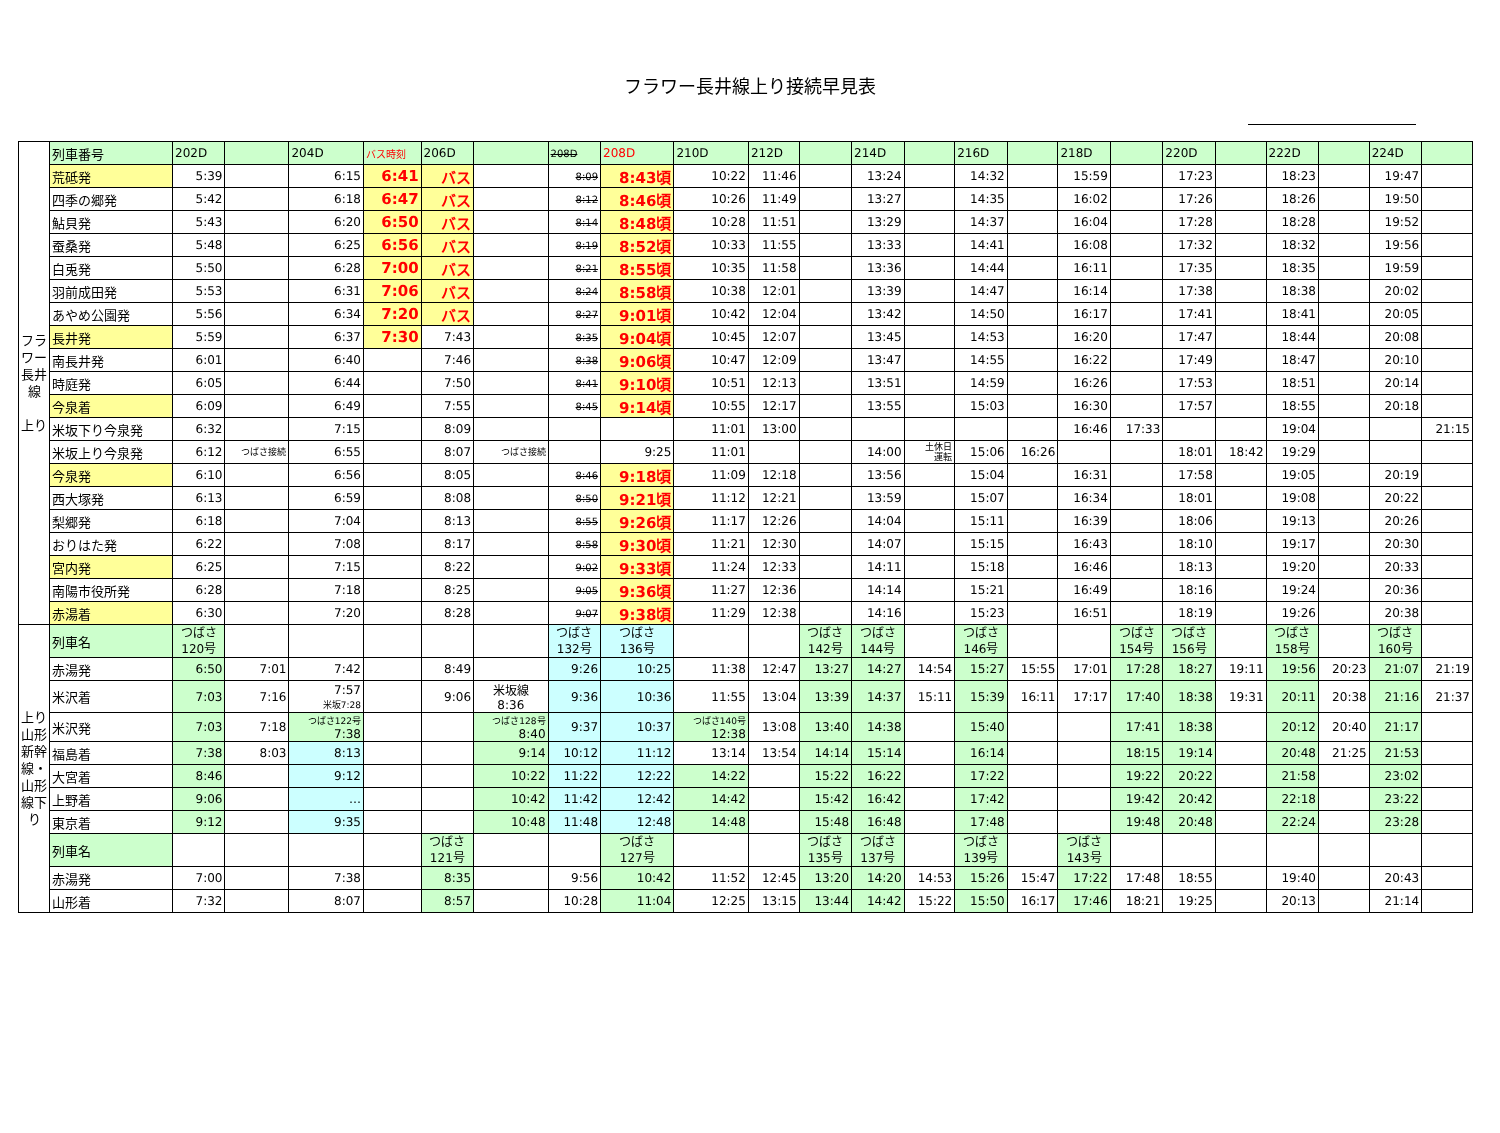フラワー長井線上り接続早見表
| フラワー長井線 上り | 列車番号 | 202D | | 204D | バス時刻 | 206D | | 208D | 208D | 210D | 212D | | 214D | | 216D | | 218D | | 220D | | 222D | | 224D | |
| | 荒砥発 | 5:39 | | 6:15 | 6:41 | バス | | 8:09 | 8:43頃 | 10:22 | 11:46 | | 13:24 | | 14:32 | | 15:59 | | 17:23 | | 18:23 | | 19:47 | |
| | 四季の郷発 | 5:42 | | 6:18 | 6:47 | バス | | 8:12 | 8:46頃 | 10:26 | 11:49 | | 13:27 | | 14:35 | | 16:02 | | 17:26 | | 18:26 | | 19:50 | |
| | 鮎貝発 | 5:43 | | 6:20 | 6:50 | バス | | 8:14 | 8:48頃 | 10:28 | 11:51 | | 13:29 | | 14:37 | | 16:04 | | 17:28 | | 18:28 | | 19:52 | |
| | 蚕桑発 | 5:48 | | 6:25 | 6:56 | バス | | 8:19 | 8:52頃 | 10:33 | 11:55 | | 13:33 | | 14:41 | | 16:08 | | 17:32 | | 18:32 | | 19:56 | |
| | 白兎発 | 5:50 | | 6:28 | 7:00 | バス | | 8:21 | 8:55頃 | 10:35 | 11:58 | | 13:36 | | 14:44 | | 16:11 | | 17:35 | | 18:35 | | 19:59 | |
| | 羽前成田発 | 5:53 | | 6:31 | 7:06 | バス | | 8:24 | 8:58頃 | 10:38 | 12:01 | | 13:39 | | 14:47 | | 16:14 | | 17:38 | | 18:38 | | 20:02 | |
| | あやめ公園発 | 5:56 | | 6:34 | 7:20 | バス | | 8:27 | 9:01頃 | 10:42 | 12:04 | | 13:42 | | 14:50 | | 16:17 | | 17:41 | | 18:41 | | 20:05 | |
| | 長井発 | 5:59 | | 6:37 | 7:30 | 7:43 | | 8:35 | 9:04頃 | 10:45 | 12:07 | | 13:45 | | 14:53 | | 16:20 | | 17:47 | | 18:44 | | 20:08 | |
| | 南長井発 | 6:01 | | 6:40 | | 7:46 | | 8:38 | 9:06頃 | 10:47 | 12:09 | | 13:47 | | 14:55 | | 16:22 | | 17:49 | | 18:47 | | 20:10 | |
| | 時庭発 | 6:05 | | 6:44 | | 7:50 | | 8:41 | 9:10頃 | 10:51 | 12:13 | | 13:51 | | 14:59 | | 16:26 | | 17:53 | | 18:51 | | 20:14 | |
| | 今泉着 | 6:09 | | 6:49 | | 7:55 | | 8:45 | 9:14頃 | 10:55 | 12:17 | | 13:55 | | 15:03 | | 16:30 | | 17:57 | | 18:55 | | 20:18 | |
| | 米坂下り今泉発 | 6:32 | | 7:15 | | 8:09 | | | | 11:01 | 13:00 | | | | | | 16:46 | 17:33 | | | 19:04 | | | 21:15 |
| | 米坂上り今泉発 | 6:12 | つばさ接続 | 6:55 | | 8:07 | つばさ接続 | | 9:25 | 11:01 | | | 14:00 | 土休日 運転 | 15:06 | 16:26 | | | 18:01 | 18:42 | 19:29 | | | |
| | 今泉発 | 6:10 | | 6:56 | | 8:05 | | 8:46 | 9:18頃 | 11:09 | 12:18 | | 13:56 | | 15:04 | | 16:31 | | 17:58 | | 19:05 | | 20:19 | |
| | 西大塚発 | 6:13 | | 6:59 | | 8:08 | | 8:50 | 9:21頃 | 11:12 | 12:21 | | 13:59 | | 15:07 | | 16:34 | | 18:01 | | 19:08 | | 20:22 | |
| | 梨郷発 | 6:18 | | 7:04 | | 8:13 | | 8:55 | 9:26頃 | 11:17 | 12:26 | | 14:04 | | 15:11 | | 16:39 | | 18:06 | | 19:13 | | 20:26 | |
| | おりはた発 | 6:22 | | 7:08 | | 8:17 | | 8:58 | 9:30頃 | 11:21 | 12:30 | | 14:07 | | 15:15 | | 16:43 | | 18:10 | | 19:17 | | 20:30 | |
| | 宮内発 | 6:25 | | 7:15 | | 8:22 | | 9:02 | 9:33頃 | 11:24 | 12:33 | | 14:11 | | 15:18 | | 16:46 | | 18:13 | | 19:20 | | 20:33 | |
| | 南陽市役所発 | 6:28 | | 7:18 | | 8:25 | | 9:05 | 9:36頃 | 11:27 | 12:36 | | 14:14 | | 15:21 | | 16:49 | | 18:16 | | 19:24 | | 20:36 | |
| | 赤湯着 | 6:30 | | 7:20 | | 8:28 | | 9:07 | 9:38頃 | 11:29 | 12:38 | | 14:16 | | 15:23 | | 16:51 | | 18:19 | | 19:26 | | 20:38 | |
| 上り山形新幹線・山形線下り | 列車名 | つばさ 120号 | | | | | | つばさ 132号 | つばさ 136号 | | | つばさ 142号 | つばさ 144号 | | つばさ 146号 | | | つばさ 154号 | つばさ 156号 | | つばさ 158号 | | つばさ 160号 | |
| | 赤湯発 | 6:50 | 7:01 | 7:42 | | 8:49 | | 9:26 | 10:25 | 11:38 | 12:47 | 13:27 | 14:27 | 14:54 | 15:27 | 15:55 | 17:01 | 17:28 | 18:27 | 19:11 | 19:56 | 20:23 | 21:07 | 21:19 |
| | 米沢着 | 7:03 | 7:16 | 7:57 米坂7:28 | | 9:06 | 米坂線 8:36 | 9:36 | 10:36 | 11:55 | 13:04 | 13:39 | 14:37 | 15:11 | 15:39 | 16:11 | 17:17 | 17:40 | 18:38 | 19:31 | 20:11 | 20:38 | 21:16 | 21:37 |
| | 米沢発 | 7:03 | 7:18 | つばさ122号 7:38 | | | つばさ128号 8:40 | 9:37 | 10:37 | つばさ140号 12:38 | 13:08 | 13:40 | 14:38 | | 15:40 | | | 17:41 | 18:38 | | 20:12 | 20:40 | 21:17 | |
| | 福島着 | 7:38 | 8:03 | 8:13 | | | 9:14 | 10:12 | 11:12 | 13:14 | 13:54 | 14:14 | 15:14 | | 16:14 | | | 18:15 | 19:14 | | 20:48 | 21:25 | 21:53 | |
| | 大宮着 | 8:46 | | 9:12 | | | 10:22 | 11:22 | 12:22 | 14:22 | | 15:22 | 16:22 | | 17:22 | | | 19:22 | 20:22 | | 21:58 | | 23:02 | |
| | 上野着 | 9:06 | | … | | | 10:42 | 11:42 | 12:42 | 14:42 | | 15:42 | 16:42 | | 17:42 | | | 19:42 | 20:42 | | 22:18 | | 23:22 | |
| | 東京着 | 9:12 | | 9:35 | | | 10:48 | 11:48 | 12:48 | 14:48 | | 15:48 | 16:48 | | 17:48 | | | 19:48 | 20:48 | | 22:24 | | 23:28 | |
| | 列車名 | | | | | つばさ 121号 | | | つばさ 127号 | | | つばさ 135号 | つばさ 137号 | | つばさ 139号 | | つばさ 143号 | | | | | | | |
| | 赤湯発 | 7:00 | | 7:38 | | 8:35 | | 9:56 | 10:42 | 11:52 | 12:45 | 13:20 | 14:20 | 14:53 | 15:26 | 15:47 | 17:22 | 17:48 | 18:55 | | 19:40 | | 20:43 | |
| | 山形着 | 7:32 | | 8:07 | | 8:57 | | 10:28 | 11:04 | 12:25 | 13:15 | 13:44 | 14:42 | 15:22 | 15:50 | 16:17 | 17:46 | 18:21 | 19:25 | | 20:13 | | 21:14 | |